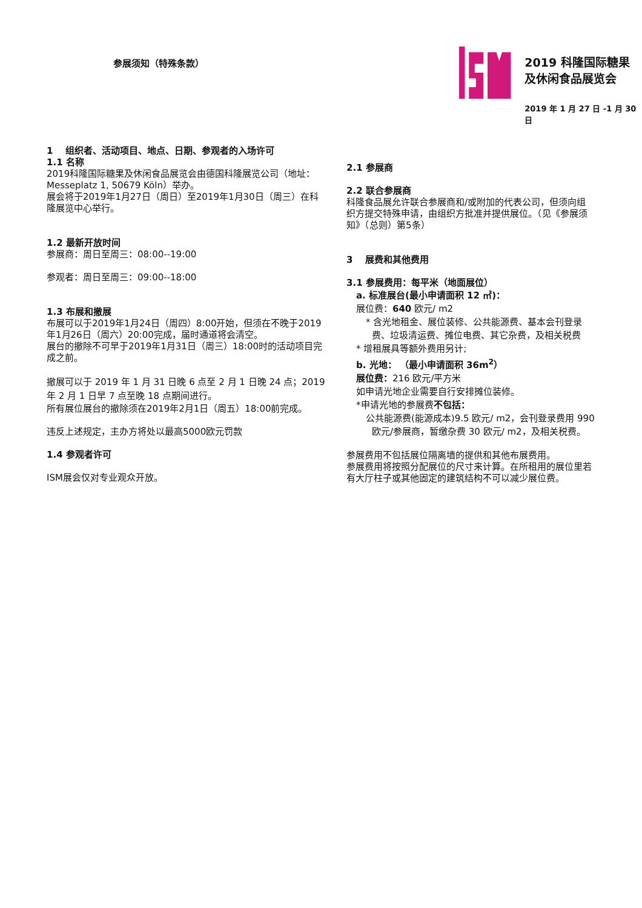参展须知（特殊条款）
2019 科隆国际糖果
及休闲食品展览会
2019 年 1 月 27 日 -1 月 30 日
1 组织者、活动项目、地点、日期、参观者的入场许可
1.1 名称
2019科隆国际糖果及休闲食品展览会由德国科隆展览公司（地址：Messeplatz 1, 50679 Köln）举办。
展会将于2019年1月27日（周日）至2019年1月30日（周三）在科隆展览中心举行。
1.2 最新开放时间
参展商：周日至周三：08:00--19:00
参观者：周日至周三：09:00--18:00
1.3 布展和撤展
布展可以于2019年1月24日（周四）8:00开始，但须在不晚于2019年1月26日（周六）20:00完成，届时通道将会清空。
展台的撤除不可早于2019年1月31日（周三）18:00时的活动项目完成之前。
撤展可以于 2019 年 1 月 31 日晚 6 点至 2 月 1 日晚 24 点；2019 年 2 月 1 日早 7 点至晚 18 点期间进行。
所有展位展台的撤除须在2019年2月1日（周五）18:00前完成。
违反上述规定，主办方将处以最高5000欧元罚款
1.4 参观者许可
ISM展会仅对专业观众开放。
2.1 参展商
2.2 联合参展商
科隆食品展允许联合参展商和/或附加的代表公司，但须向组织方提交特殊申请，由组织方批准并提供展位。（见《参展须知》（总则）第5条）
3 展费和其他费用
3.1 参展费用：每平米（地面展位）
a. 标准展台(最小申请面积 12 ㎡)：
展位费：640 欧元/ m2
* 含光地租金、展位装修、公共能源费、基本会刊登录费、垃圾清运费、摊位电费、其它杂费，及相关税费
* 增租展具等额外费用另计;
b. 光地： （最小申请面积 36m<sup>2</sup>）
展位费：216 欧元/平方米
如申请光地企业需要自行安排摊位装修。
*申请光地的参展费不包括：
公共能源费(能源成本)9.5 欧元/ m2，会刊登录费用 990 欧元/参展商，暂缴杂费 30 欧元/ m2，及相关税费。
参展费用不包括展位隔离墙的提供和其他布展费用。
参展费用将按照分配展位的尺寸来计算。在所租用的展位里若有大厅柱子或其他固定的建筑结构不可以减少展位费。